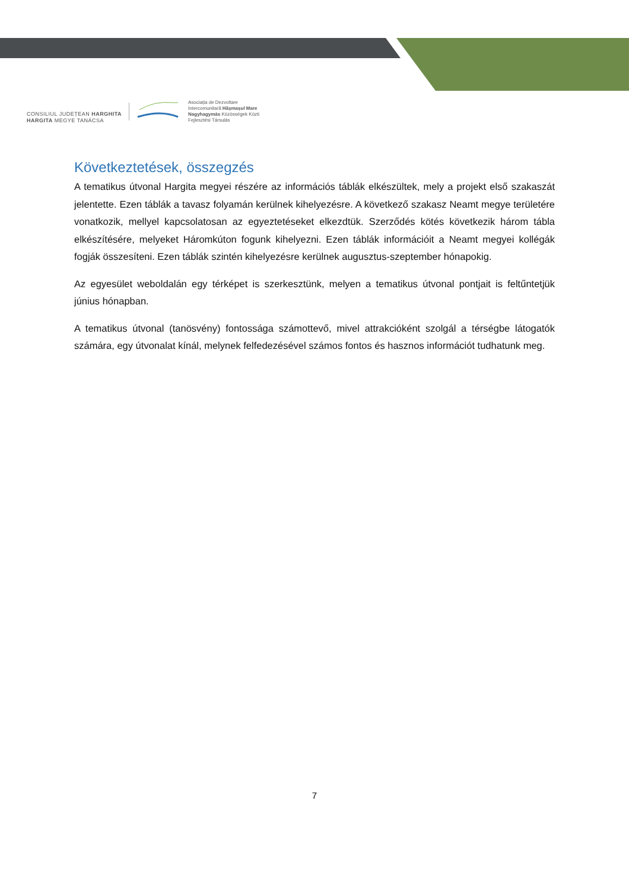CONSILIUL JUDEȚEAN HARGHITA
HARGITA MEGYE TANÁCSA
Asociația de Dezvoltare
Intercomunitară Hășmașul Mare
Nagyhagymás Közösségek Közti
Fejlesztési Társulás
Következtetések, összegzés
A tematikus útvonal Hargita megyei részére az információs táblák elkészültek, mely a projekt első szakaszát jelentette. Ezen táblák a tavasz folyamán kerülnek kihelyezésre. A következő szakasz Neamt megye területére vonatkozik, mellyel kapcsolatosan az egyeztetéseket elkezdtük. Szerződés kötés következik három tábla elkészítésére, melyeket Háromkúton fogunk kihelyezni. Ezen táblák információit a Neamt megyei kollégák fogják összesíteni. Ezen táblák szintén kihelyezésre kerülnek augusztus-szeptember hónapokig.
Az egyesület weboldalán egy térképet is szerkesztünk, melyen a tematikus útvonal pontjait is feltűntetjük június hónapban.
A tematikus útvonal (tanösvény) fontossága számottevő, mivel attrakcióként szolgál a térségbe látogatók számára, egy útvonalat kínál, melynek felfedezésével számos fontos és hasznos információt tudhatunk meg.
7